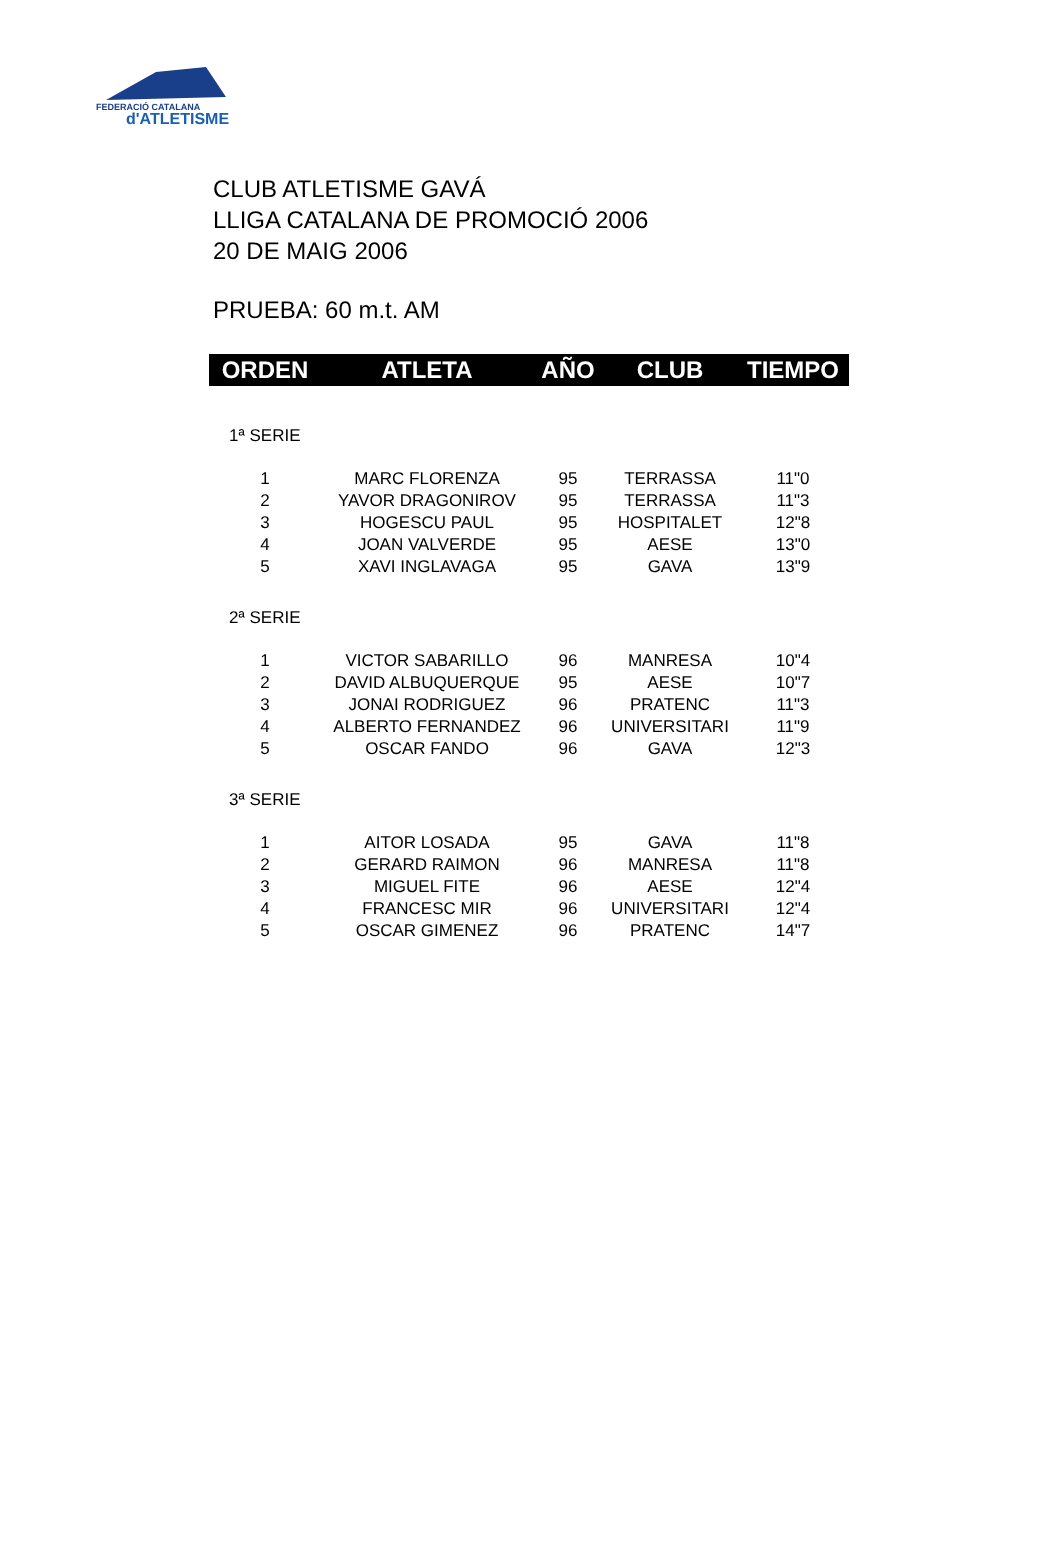FEDERACIÓ CATALANA
d'ATLETISME
CLUB ATLETISME GAVÁ
LLIGA CATALANA DE PROMOCIÓ 2006
20 DE MAIG 2006
PRUEBA: 60 m.t. AM
| ORDEN | ATLETA | AÑO | CLUB | TIEMPO |
| --- | --- | --- | --- | --- |
| 1ª SERIE | | | | |
| 1 | MARC FLORENZA | 95 | TERRASSA | 11"0 |
| 2 | YAVOR DRAGONIROV | 95 | TERRASSA | 11"3 |
| 3 | HOGESCU PAUL | 95 | HOSPITALET | 12"8 |
| 4 | JOAN VALVERDE | 95 | AESE | 13"0 |
| 5 | XAVI INGLAVAGA | 95 | GAVA | 13"9 |
| 2ª SERIE | | | | |
| 1 | VICTOR SABARILLO | 96 | MANRESA | 10"4 |
| 2 | DAVID ALBUQUERQUE | 95 | AESE | 10"7 |
| 3 | JONAI RODRIGUEZ | 96 | PRATENC | 11"3 |
| 4 | ALBERTO FERNANDEZ | 96 | UNIVERSITARI | 11"9 |
| 5 | OSCAR FANDO | 96 | GAVA | 12"3 |
| 3ª SERIE | | | | |
| 1 | AITOR LOSADA | 95 | GAVA | 11"8 |
| 2 | GERARD RAIMON | 96 | MANRESA | 11"8 |
| 3 | MIGUEL FITE | 96 | AESE | 12"4 |
| 4 | FRANCESC MIR | 96 | UNIVERSITARI | 12"4 |
| 5 | OSCAR GIMENEZ | 96 | PRATENC | 14"7 |